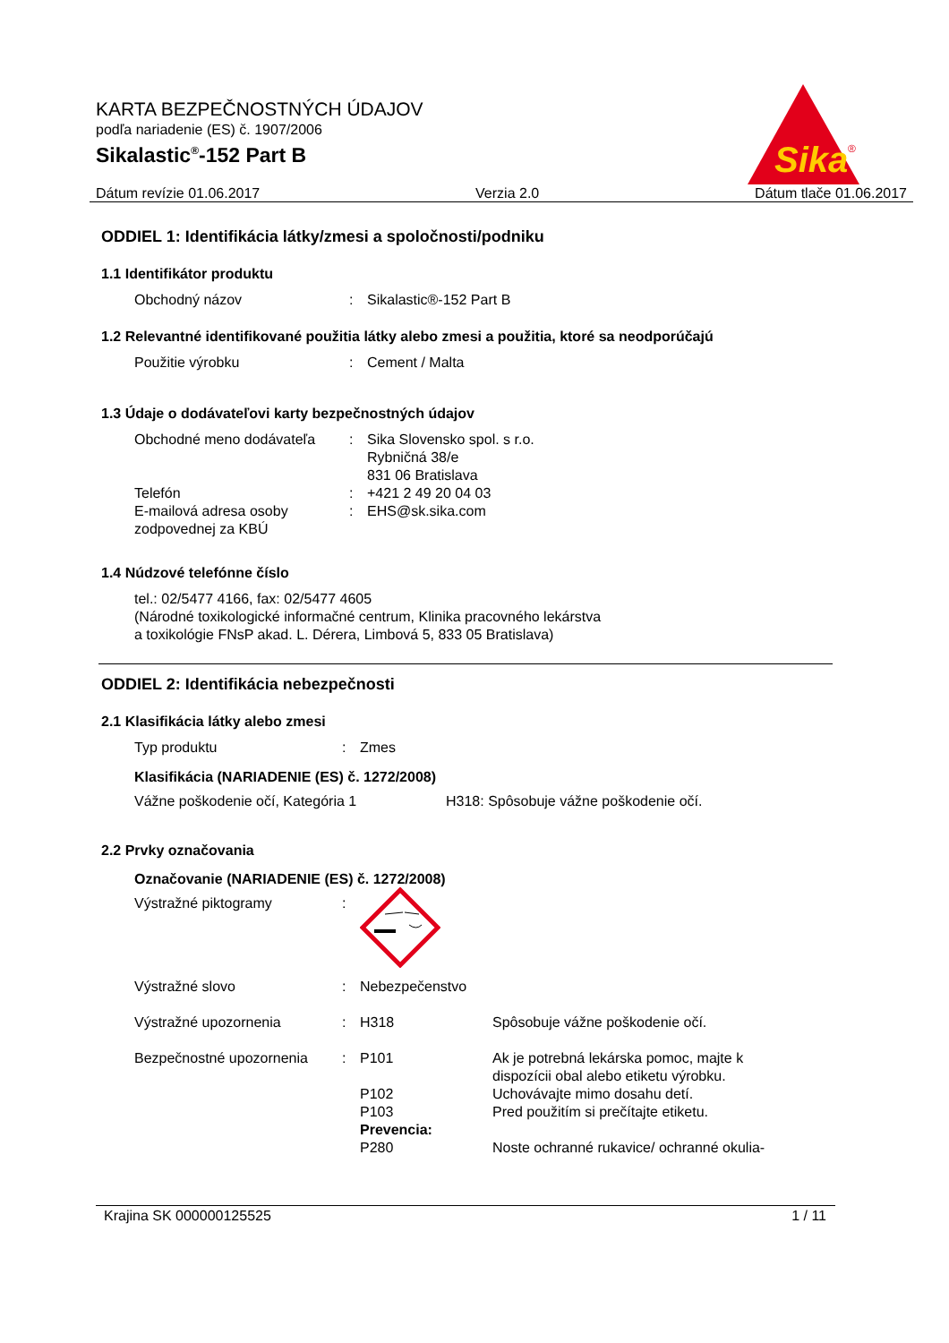KARTA BEZPEČNOSTNÝCH ÚDAJOV
podľa nariadenie (ES) č. 1907/2006
Sikalastic<sup>®</sup>-152 Part B
Sika
®
Dátum revízie 01.06.2017 Verzia 2.0 Dátum tlače 01.06.2017
ODDIEL 1: Identifikácia látky/zmesi a spoločnosti/podniku
1.1 Identifikátor produktu
Obchodný názov : Sikalastic®-152 Part B
1.2 Relevantné identifikované použitia látky alebo zmesi a použitia, ktoré sa neodporúčajú
Použitie výrobku : Cement / Malta
1.3 Údaje o dodávateľovi karty bezpečnostných údajov
Obchodné meno dodávateľa : Sika Slovensko spol. s r.o.
Rybničná 38/e
831 06 Bratislava
Telefón : +421 2 49 20 04 03
E-mailová adresa osoby zodpovednej za KBÚ
: EHS@sk.sika.com
1.4 Núdzové telefónne číslo
tel.: 02/5477 4166, fax: 02/5477 4605
(Národné toxikologické informačné centrum, Klinika pracovného lekárstva
a toxikológie FNsP akad. L. Dérera, Limbová 5, 833 05 Bratislava)
ODDIEL 2: Identifikácia nebezpečnosti
2.1 Klasifikácia látky alebo zmesi
Typ produktu : Zmes
Klasifikácia (NARIADENIE (ES) č. 1272/2008)
Vážne poškodenie očí, Kategória 1 H318: Spôsobuje vážne poškodenie očí.
2.2 Prvky označovania
Označovanie (NARIADENIE (ES) č. 1272/2008)
Výstražné piktogramy :
Výstražné slovo : Nebezpečenstvo
Výstražné upozornenia : H318 Spôsobuje vážne poškodenie očí.
Bezpečnostné upozornenia : P101 Ak je potrebná lekárska pomoc, majte k
dispozícii obal alebo etiketu výrobku.
P102 Uchovávajte mimo dosahu detí.
P103 Pred použitím si prečítajte etiketu.
Prevencia:
P280 Noste ochranné rukavice/ ochranné okulia-
Krajina SK 000000125525 1 / 11